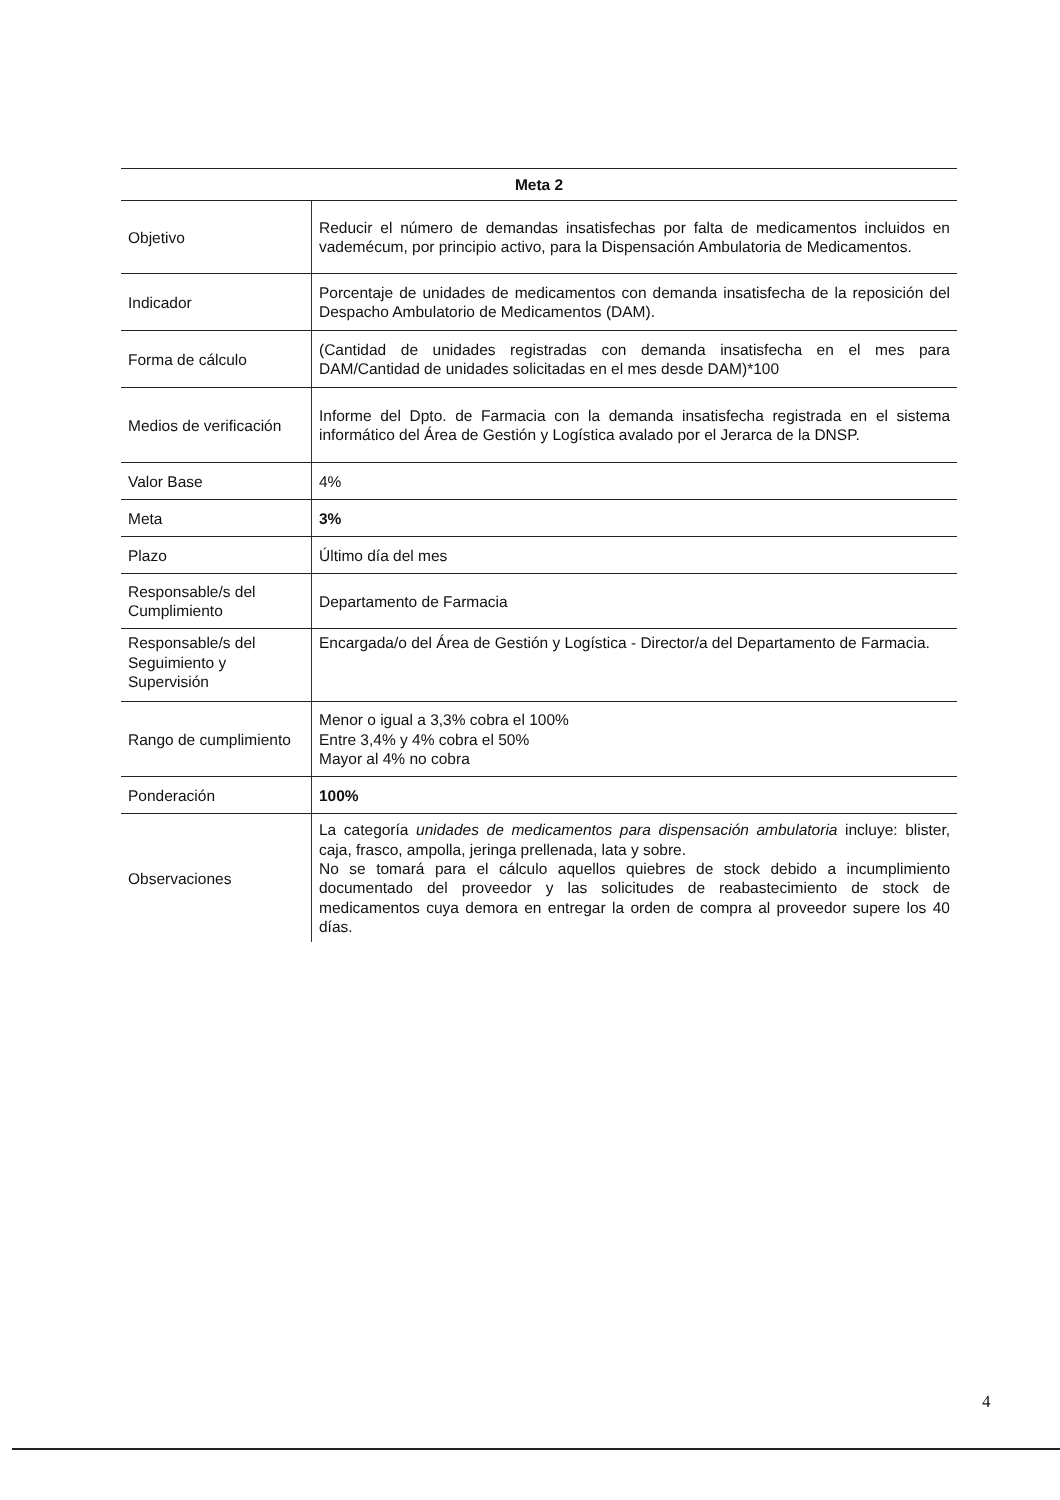| Meta 2 | |
| --- | --- |
| Objetivo | Reducir el número de demandas insatisfechas por falta de medicamentos incluidos en vademécum, por principio activo, para la Dispensación Ambulatoria de Medicamentos. |
| Indicador | Porcentaje de unidades de medicamentos con demanda insatisfecha de la reposición del Despacho Ambulatorio de Medicamentos (DAM). |
| Forma de cálculo | (Cantidad de unidades registradas con demanda insatisfecha en el mes para DAM/Cantidad de unidades solicitadas en el mes desde DAM)*100 |
| Medios de verificación | Informe del Dpto. de Farmacia con la demanda insatisfecha registrada en el sistema informático del Área de Gestión y Logística avalado por el Jerarca de la DNSP. |
| Valor Base | 4% |
| Meta | 3% |
| Plazo | Último día del mes |
| Responsable/s del Cumplimiento | Departamento de Farmacia |
| Responsable/s del Seguimiento y Supervisión | Encargada/o del Área de Gestión y Logística - Director/a del Departamento de Farmacia. |
| Rango de cumplimiento | Menor o igual a 3,3% cobra el 100% Entre 3,4% y 4% cobra el 50% Mayor al 4% no cobra |
| Ponderación | 100% |
| Observaciones | La categoría unidades de medicamentos para dispensación ambulatoria incluye: blister, caja, frasco, ampolla, jeringa prellenada, lata y sobre. No se tomará para el cálculo aquellos quiebres de stock debido a incumplimiento documentado del proveedor y las solicitudes de reabastecimiento de stock de medicamentos cuya demora en entregar la orden de compra al proveedor supere los 40 días. |
4